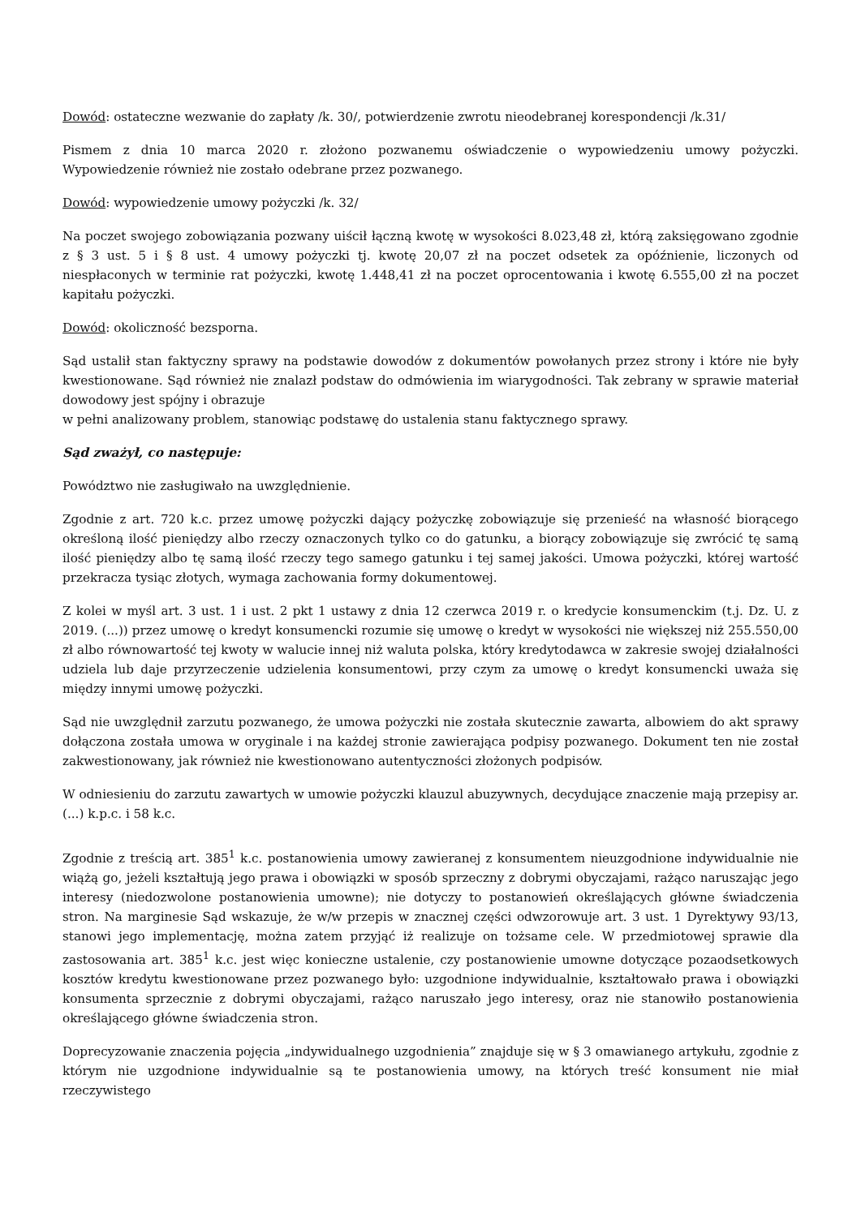Dowód: ostateczne wezwanie do zapłaty /k. 30/, potwierdzenie zwrotu nieodebranej korespondencji /k.31/
Pismem z dnia 10 marca 2020 r. złożono pozwanemu oświadczenie o wypowiedzeniu umowy pożyczki. Wypowiedzenie również nie zostało odebrane przez pozwanego.
Dowód: wypowiedzenie umowy pożyczki /k. 32/
Na poczet swojego zobowiązania pozwany uiścił łączną kwotę w wysokości 8.023,48 zł, którą zaksięgowano zgodnie z § 3 ust. 5 i § 8 ust. 4 umowy pożyczki tj. kwotę 20,07 zł na poczet odsetek za opóźnienie, liczonych od niespłaconych w terminie rat pożyczki, kwotę 1.448,41 zł na poczet oprocentowania i kwotę 6.555,00 zł na poczet kapitału pożyczki.
Dowód: okoliczność bezsporna.
Sąd ustalił stan faktyczny sprawy na podstawie dowodów z dokumentów powołanych przez strony i które nie były kwestionowane. Sąd również nie znalazł podstaw do odmówienia im wiarygodności. Tak zebrany w sprawie materiał dowodowy jest spójny i obrazuje
w pełni analizowany problem, stanowiąc podstawę do ustalenia stanu faktycznego sprawy.
Sąd zważył, co następuje:
Powództwo nie zasługiwało na uwzględnienie.
Zgodnie z art. 720 k.c. przez umowę pożyczki dający pożyczkę zobowiązuje się przenieść na własność biorącego określoną ilość pieniędzy albo rzeczy oznaczonych tylko co do gatunku, a biorący zobowiązuje się zwrócić tę samą ilość pieniędzy albo tę samą ilość rzeczy tego samego gatunku i tej samej jakości. Umowa pożyczki, której wartość przekracza tysiąc złotych, wymaga zachowania formy dokumentowej.
Z kolei w myśl art. 3 ust. 1 i ust. 2 pkt 1 ustawy z dnia 12 czerwca 2019 r. o kredycie konsumenckim (t.j. Dz. U. z 2019. (...)) przez umowę o kredyt konsumencki rozumie się umowę o kredyt w wysokości nie większej niż 255.550,00 zł albo równowartość tej kwoty w walucie innej niż waluta polska, który kredytodawca w zakresie swojej działalności udziela lub daje przyrzeczenie udzielenia konsumentowi, przy czym za umowę o kredyt konsumencki uważa się między innymi umowę pożyczki.
Sąd nie uwzględnił zarzutu pozwanego, że umowa pożyczki nie została skutecznie zawarta, albowiem do akt sprawy dołączona została umowa w oryginale i na każdej stronie zawierająca podpisy pozwanego. Dokument ten nie został zakwestionowany, jak również nie kwestionowano autentyczności złożonych podpisów.
W odniesieniu do zarzutu zawartych w umowie pożyczki klauzul abuzywnych, decydujące znaczenie mają przepisy ar. (...) k.p.c. i 58 k.c.
Zgodnie z treścią art. 385<sup>1</sup> k.c. postanowienia umowy zawieranej z konsumentem nieuzgodnione indywidualnie nie wiążą go, jeżeli kształtują jego prawa i obowiązki w sposób sprzeczny z dobrymi obyczajami, rażąco naruszając jego interesy (niedozwolone postanowienia umowne); nie dotyczy to postanowień określających główne świadczenia stron. Na marginesie Sąd wskazuje, że w/w przepis w znacznej części odwzorowuje art. 3 ust. 1 Dyrektywy 93/13, stanowi jego implementację, można zatem przyjąć iż realizuje on tożsame cele. W przedmiotowej sprawie dla zastosowania art. 385<sup>1</sup> k.c. jest więc konieczne ustalenie, czy postanowienie umowne dotyczące pozaodsetkowych kosztów kredytu kwestionowane przez pozwanego było: uzgodnione indywidualnie, kształtowało prawa i obowiązki konsumenta sprzecznie z dobrymi obyczajami, rażąco naruszało jego interesy, oraz nie stanowiło postanowienia określającego główne świadczenia stron.
Doprecyzowanie znaczenia pojęcia „indywidualnego uzgodnienia” znajduje się w § 3 omawianego artykułu, zgodnie z którym nie uzgodnione indywidualnie są te postanowienia umowy, na których treść konsument nie miał rzeczywistego